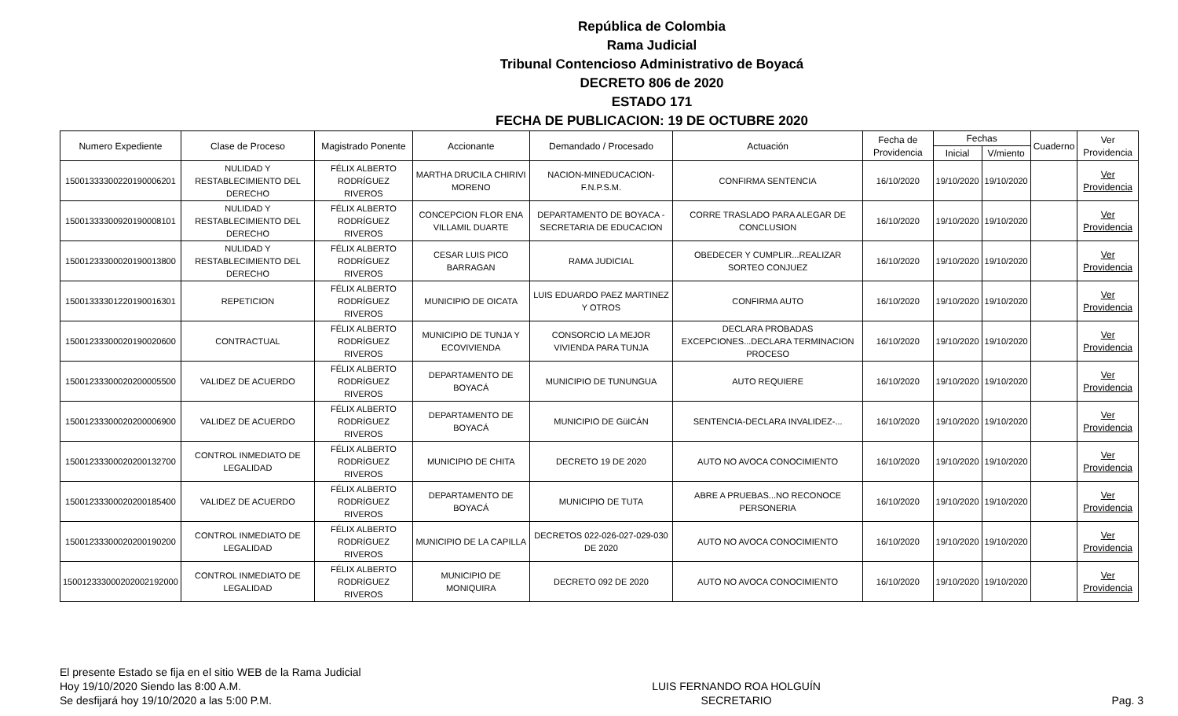República de Colombia
Rama Judicial
Tribunal Contencioso Administrativo de Boyacá
DECRETO 806 de 2020
ESTADO 171
FECHA DE PUBLICACION: 19 DE OCTUBRE 2020
| Numero Expediente | Clase de Proceso | Magistrado Ponente | Accionante | Demandado / Procesado | Actuación | Fecha de Providencia | Fechas | | Cuaderno | Ver Providencia |
| --- | --- | --- | --- | --- | --- | --- | --- | --- | --- | --- |
| | | | | | | | Inicial | V/miento | | |
| 15001333300220190006201 | NULIDAD Y RESTABLECIMIENTO DEL DERECHO | FÉLIX ALBERTO RODRÍGUEZ RIVEROS | MARTHA DRUCILA CHIRIVI MORENO | NACION-MINEDUCACION-F.N.P.S.M. | CONFIRMA SENTENCIA | 16/10/2020 | 19/10/2020 | 19/10/2020 | | Ver Providencia |
| 15001333300920190008101 | NULIDAD Y RESTABLECIMIENTO DEL DERECHO | FÉLIX ALBERTO RODRÍGUEZ RIVEROS | CONCEPCION FLOR ENA VILLAMIL DUARTE | DEPARTAMENTO DE BOYACA - SECRETARIA DE EDUCACION | CORRE TRASLADO PARA ALEGAR DE CONCLUSION | 16/10/2020 | 19/10/2020 | 19/10/2020 | | Ver Providencia |
| 15001233300020190013800 | NULIDAD Y RESTABLECIMIENTO DEL DERECHO | FÉLIX ALBERTO RODRÍGUEZ RIVEROS | CESAR LUIS PICO BARRAGAN | RAMA JUDICIAL | OBEDECER Y CUMPLIR...REALIZAR SORTEO CONJUEZ | 16/10/2020 | 19/10/2020 | 19/10/2020 | | Ver Providencia |
| 15001333301220190016301 | REPETICION | FÉLIX ALBERTO RODRÍGUEZ RIVEROS | MUNICIPIO DE OICATA | LUIS EDUARDO PAEZ MARTINEZ Y OTROS | CONFIRMA AUTO | 16/10/2020 | 19/10/2020 | 19/10/2020 | | Ver Providencia |
| 15001233300020190020600 | CONTRACTUAL | FÉLIX ALBERTO RODRÍGUEZ RIVEROS | MUNICIPIO DE TUNJA Y ECOVIVIENDA | CONSORCIO LA MEJOR VIVIENDA PARA TUNJA | DECLARA PROBADAS EXCEPCIONES...DECLARA TERMINACION PROCESO | 16/10/2020 | 19/10/2020 | 19/10/2020 | | Ver Providencia |
| 15001233300020200005500 | VALIDEZ DE ACUERDO | FÉLIX ALBERTO RODRÍGUEZ RIVEROS | DEPARTAMENTO DE BOYACÁ | MUNICIPIO DE TUNUNGUA | AUTO REQUIERE | 16/10/2020 | 19/10/2020 | 19/10/2020 | | Ver Providencia |
| 15001233300020200006900 | VALIDEZ DE ACUERDO | FÉLIX ALBERTO RODRÍGUEZ RIVEROS | DEPARTAMENTO DE BOYACÁ | MUNICIPIO DE GüICÁN | SENTENCIA-DECLARA INVALIDEZ-... | 16/10/2020 | 19/10/2020 | 19/10/2020 | | Ver Providencia |
| 15001233300020200132700 | CONTROL INMEDIATO DE LEGALIDAD | FÉLIX ALBERTO RODRÍGUEZ RIVEROS | MUNICIPIO DE CHITA | DECRETO 19 DE 2020 | AUTO NO AVOCA CONOCIMIENTO | 16/10/2020 | 19/10/2020 | 19/10/2020 | | Ver Providencia |
| 15001233300020200185400 | VALIDEZ DE ACUERDO | FÉLIX ALBERTO RODRÍGUEZ RIVEROS | DEPARTAMENTO DE BOYACÁ | MUNICIPIO DE TUTA | ABRE A PRUEBAS...NO RECONOCE PERSONERIA | 16/10/2020 | 19/10/2020 | 19/10/2020 | | Ver Providencia |
| 15001233300020200190200 | CONTROL INMEDIATO DE LEGALIDAD | FÉLIX ALBERTO RODRÍGUEZ RIVEROS | MUNICIPIO DE LA CAPILLA | DECRETOS 022-026-027-029-030 DE 2020 | AUTO NO AVOCA CONOCIMIENTO | 16/10/2020 | 19/10/2020 | 19/10/2020 | | Ver Providencia |
| 150012333000202002192000 | CONTROL INMEDIATO DE LEGALIDAD | FÉLIX ALBERTO RODRÍGUEZ RIVEROS | MUNICIPIO DE MONIQUIRA | DECRETO 092 DE 2020 | AUTO NO AVOCA CONOCIMIENTO | 16/10/2020 | 19/10/2020 | 19/10/2020 | | Ver Providencia |
El presente Estado se fija en el sitio WEB de la Rama Judicial
Hoy 19/10/2020 Siendo las 8:00 A.M.
Se desfijará hoy 19/10/2020 a las 5:00 P.M.
LUIS FERNANDO ROA HOLGUÍN
SECRETARIO
Pag. 3